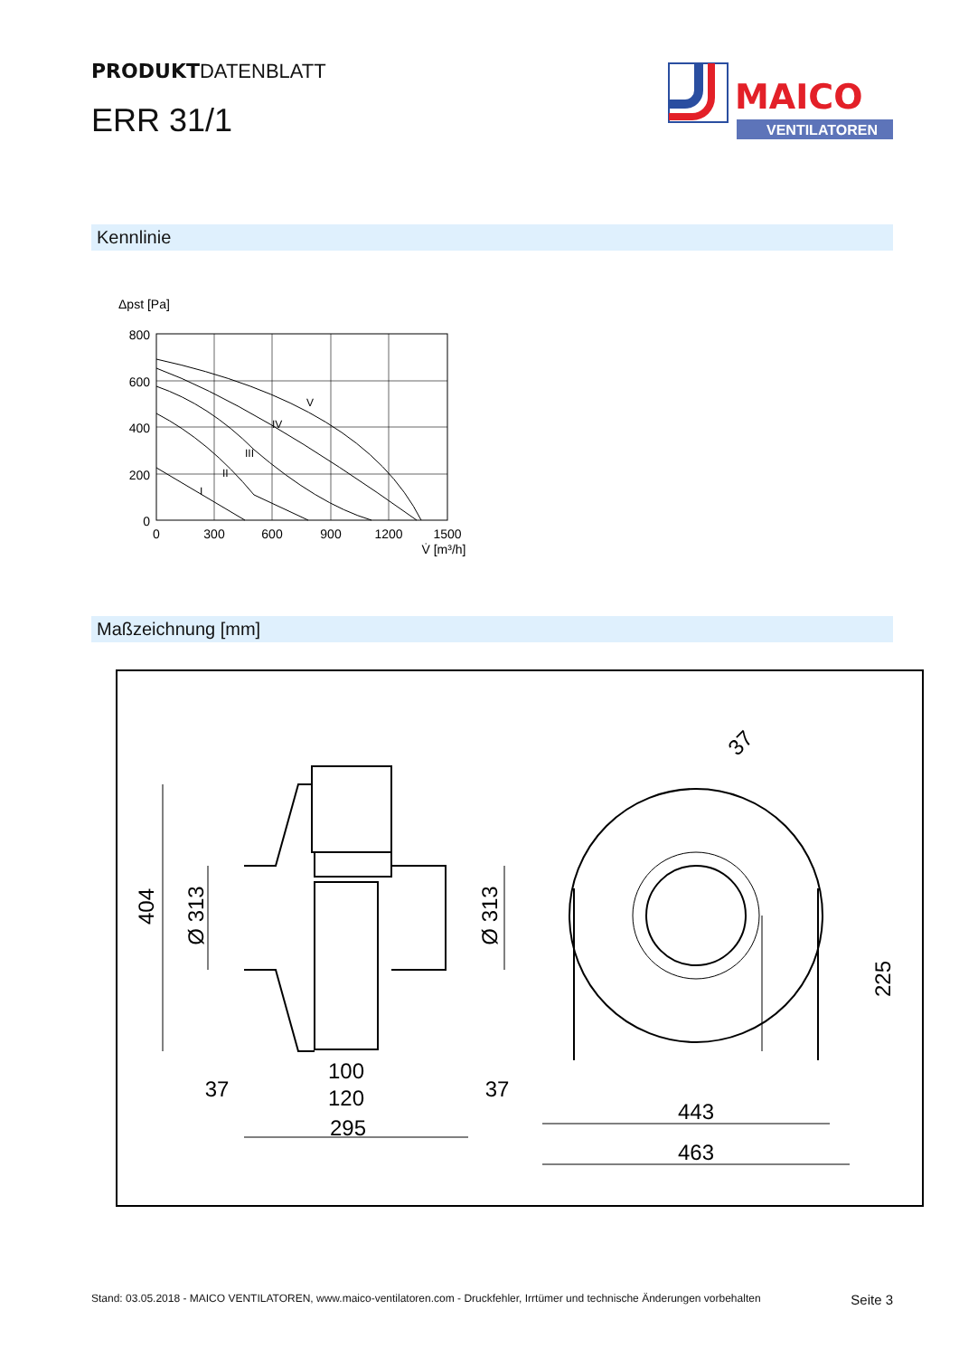PRODUKTDATENBLATT
ERR 31/1
MAICO
VENTILATOREN
Kennlinie
Δpst [Pa]
800
600
400
200
0
0
300
600
900
1200
1500
V̇ [m³/h]
I
II
III
IV
V
Maßzeichnung [mm]
404
Ø 313
Ø 313
37
37
100
120
295
443
463
225
37
Stand: 03.05.2018 - MAICO VENTILATOREN, www.maico-ventilatoren.com - Druckfehler, Irrtümer und technische Änderungen vorbehalten Seite 3